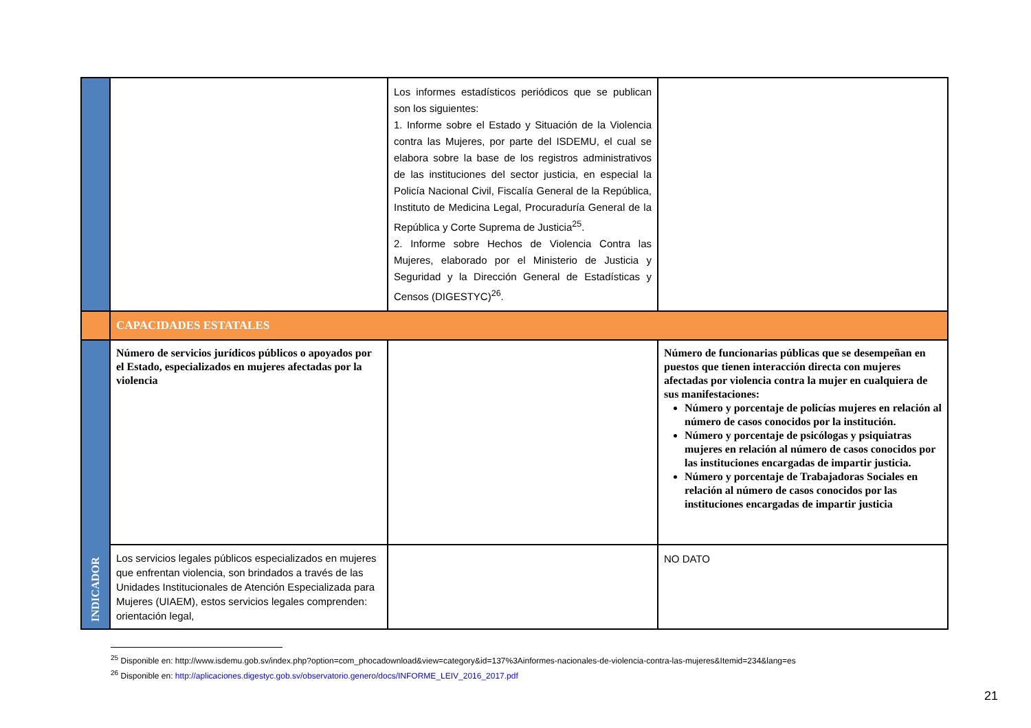| | | Los informes estadísticos periódicos que se publican son los siguientes: 1. Informe sobre el Estado y Situación de la Violencia contra las Mujeres, por parte del ISDEMU, el cual se elabora sobre la base de los registros administrativos de las instituciones del sector justicia, en especial la Policía Nacional Civil, Fiscalía General de la República, Instituto de Medicina Legal, Procuraduría General de la República y Corte Suprema de Justicia<sup>25</sup>. 2. Informe sobre Hechos de Violencia Contra las Mujeres, elaborado por el Ministerio de Justicia y Seguridad y la Dirección General de Estadísticas y Censos (DIGESTYC)<sup>26</sup>. | |
| | CAPACIDADES ESTATALES | | |
| INDICADOR | Número de servicios jurídicos públicos o apoyados por el Estado, especializados en mujeres afectadas por la violencia | | Número de funcionarias públicas que se desempeñan en puestos que tienen interacción directa con mujeres afectadas por violencia contra la mujer en cualquiera de sus manifestaciones: Número y porcentaje de policías mujeres en relación al número de casos conocidos por la institución. Número y porcentaje de psicólogas y psiquiatras mujeres en relación al número de casos conocidos por las instituciones encargadas de impartir justicia. Número y porcentaje de Trabajadoras Sociales en relación al número de casos conocidos por las instituciones encargadas de impartir justicia |
| | Los servicios legales públicos especializados en mujeres que enfrentan violencia, son brindados a través de las Unidades Institucionales de Atención Especializada para Mujeres (UIAEM), estos servicios legales comprenden: orientación legal, | | NO DATO |
<sup>25</sup> Disponible en: http://www.isdemu.gob.sv/index.php?option=com_phocadownload&view=category&id=137%3Ainformes-nacionales-de-violencia-contra-las-mujeres&Itemid=234&lang=es
<sup>26</sup> Disponible en: http://aplicaciones.digestyc.gob.sv/observatorio.genero/docs/INFORME_LEIV_2016_2017.pdf
21